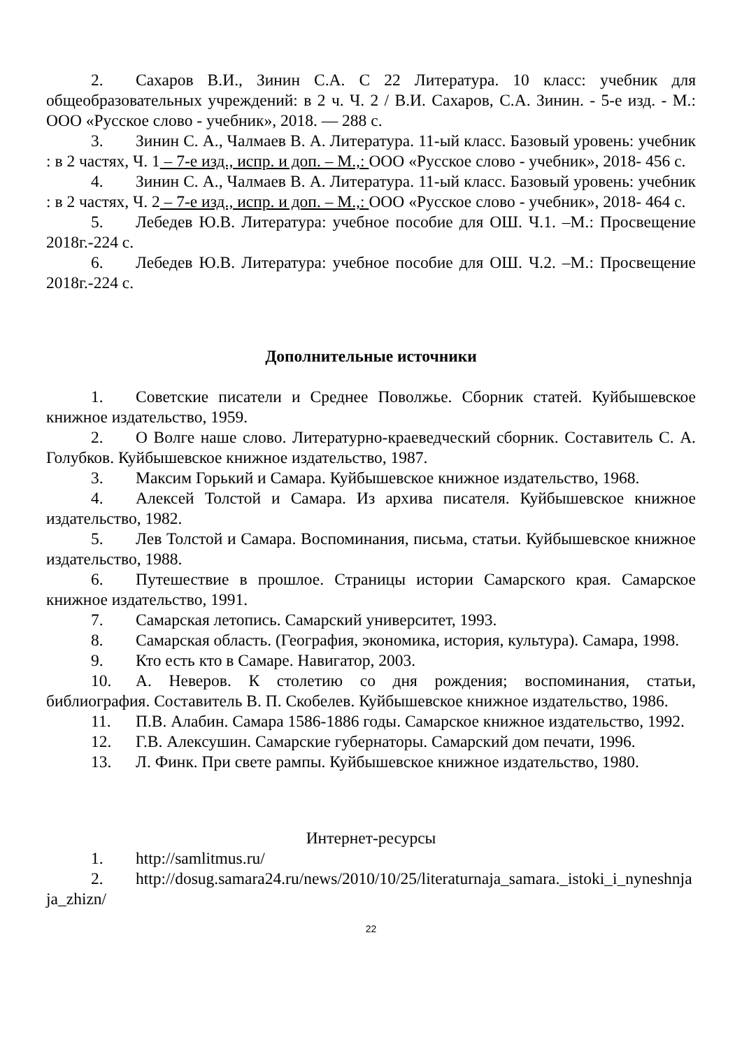2. Сахаров В.И., Зинин С.А. С 22 Литература. 10 класс: учебник для общеобразовательных учреждений: в 2 ч. Ч. 2 / В.И. Сахаров, С.А. Зинин. - 5-е изд. - М.: ООО «Русское слово - учебник», 2018. — 288 с.
3. Зинин С. А., Чалмаев В. А. Литература. 11-ый класс. Базовый уровень: учебник : в 2 частях, Ч. 1 – 7-е изд., испр. и доп. – М.,: ООО «Русское слово - учебник», 2018- 456 с.
4. Зинин С. А., Чалмаев В. А. Литература. 11-ый класс. Базовый уровень: учебник : в 2 частях, Ч. 2 – 7-е изд., испр. и доп. – М.,: ООО «Русское слово - учебник», 2018- 464 с.
5. Лебедев Ю.В. Литература: учебное пособие для ОШ. Ч.1. –М.: Просвещение 2018г.-224 с.
6. Лебедев Ю.В. Литература: учебное пособие для ОШ. Ч.2. –М.: Просвещение 2018г.-224 с.
Дополнительные источники
1. Советские писатели и Среднее Поволжье. Сборник статей. Куйбышевское книжное издательство, 1959.
2. О Волге наше слово. Литературно-краеведческий сборник. Составитель С. А. Голубков. Куйбышевское книжное издательство, 1987.
3. Максим Горький и Самара. Куйбышевское книжное издательство, 1968.
4. Алексей Толстой и Самара. Из архива писателя. Куйбышевское книжное издательство, 1982.
5. Лев Толстой и Самара. Воспоминания, письма, статьи. Куйбышевское книжное издательство, 1988.
6. Путешествие в прошлое. Страницы истории Самарского края. Самарское книжное издательство, 1991.
7. Самарская летопись. Самарский университет, 1993.
8. Самарская область. (География, экономика, история, культура). Самара, 1998.
9. Кто есть кто в Самаре. Навигатор, 2003.
10. А. Неверов. К столетию со дня рождения; воспоминания, статьи, библиография. Составитель В. П. Скобелев. Куйбышевское книжное издательство, 1986.
11. П.В. Алабин. Самара 1586-1886 годы. Самарское книжное издательство, 1992.
12. Г.В. Алексушин. Самарские губернаторы. Самарский дом печати, 1996.
13. Л. Финк. При свете рампы. Куйбышевское книжное издательство, 1980.
Интернет-ресурсы
1. http://samlitmus.ru/
2. http://dosug.samara24.ru/news/2010/10/25/literaturnaja_samara._istoki_i_nyneshnjaja_zhizn/
22